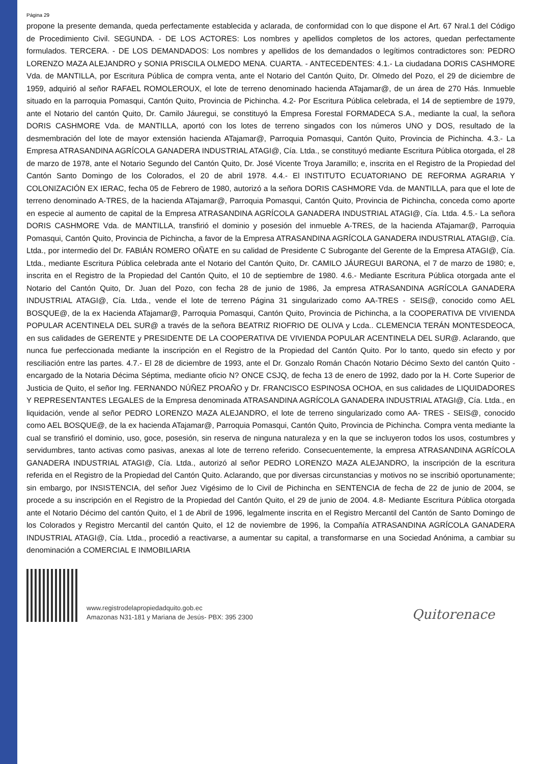Página 29
propone la presente demanda, queda perfectamente establecida y aclarada, de conformidad con lo que dispone el Art. 67 Nral.1 del Código de Procedimiento Civil. SEGUNDA. - DE LOS ACTORES: Los nombres y apellidos completos de los actores, quedan perfectamente formulados. TERCERA. - DE LOS DEMANDADOS: Los nombres y apellidos de los demandados o legítimos contradictores son: PEDRO LORENZO MAZA ALEJANDRO y SONIA PRISCILA OLMEDO MENA. CUARTA. - ANTECEDENTES: 4.1.- La ciudadana DORIS CASHMORE Vda. de MANTILLA, por Escritura Pública de compra venta, ante el Notario del Cantón Quito, Dr. Olmedo del Pozo, el 29 de diciembre de 1959, adquirió al señor RAFAEL ROMOLEROUX, el lote de terreno denominado hacienda ATajamar@, de un área de 270 Hás. Inmueble situado en la parroquia Pomasqui, Cantón Quito, Provincia de Pichincha. 4.2- Por Escritura Pública celebrada, el 14 de septiembre de 1979, ante el Notario del cantón Quito, Dr. Camilo Jáuregui, se constituyó la Empresa Forestal FORMADECA S.A., mediante la cual, la señora DORIS CASHMORE Vda. de MANTILLA, aportó con los lotes de terreno singados con los números UNO y DOS, resultado de la desmembración del lote de mayor extensión hacienda ATajamar@, Parroquia Pomasqui, Cantón Quito, Provincia de Pichincha. 4.3.- La Empresa ATRASANDINA AGRÍCOLA GANADERA INDUSTRIAL ATAGI@, Cía. Ltda., se constituyó mediante Escritura Pública otorgada, el 28 de marzo de 1978, ante el Notario Segundo del Cantón Quito, Dr. José Vicente Troya Jaramillo; e, inscrita en el Registro de la Propiedad del Cantón Santo Domingo de los Colorados, el 20 de abril 1978. 4.4.- El INSTITUTO ECUATORIANO DE REFORMA AGRARIA Y COLONIZACIÓN EX IERAC, fecha 05 de Febrero de 1980, autorizó a la señora DORIS CASHMORE Vda. de MANTILLA, para que el lote de terreno denominado A-TRES, de la hacienda ATajamar@, Parroquia Pomasqui, Cantón Quito, Provincia de Pichincha, conceda como aporte en especie al aumento de capital de la Empresa ATRASANDINA AGRÍCOLA GANADERA INDUSTRIAL ATAGI@, Cía. Ltda. 4.5.- La señora DORIS CASHMORE Vda. de MANTILLA, transfirió el dominio y posesión del inmueble A-TRES, de la hacienda ATajamar@, Parroquia Pomasqui, Cantón Quito, Provincia de Pichincha, a favor de la Empresa ATRASANDINA AGRÍCOLA GANADERA INDUSTRIAL ATAGI@, Cía. Ltda., por intermedio del Dr. FABIÁN ROMERO OÑATE en su calidad de Presidente C Subrogante del Gerente de la Empresa ATAGI@, Cía. Ltda., mediante Escritura Pública celebrada ante el Notario del Cantón Quito, Dr. CAMILO JÁUREGUI BARONA, el 7 de marzo de 1980; e, inscrita en el Registro de la Propiedad del Cantón Quito, el 10 de septiembre de 1980. 4.6.- Mediante Escritura Pública otorgada ante el Notario del Cantón Quito, Dr. Juan del Pozo, con fecha 28 de junio de 1986, Ja empresa ATRASANDINA AGRÍCOLA GANADERA INDUSTRIAL ATAGI@, Cía. Ltda., vende el lote de terreno Página 31 singularizado como AA-TRES - SEIS@, conocido como AEL BOSQUE@, de la ex Hacienda ATajamar@, Parroquia Pomasqui, Cantón Quito, Provincia de Pichincha, a la COOPERATIVA DE VIVIENDA POPULAR ACENTINELA DEL SUR@ a través de la señora BEATRIZ RIOFRIO DE OLIVA y Lcda.. CLEMENCIA TERÁN MONTESDEOCA, en sus calidades de GERENTE y PRESIDENTE DE LA COOPERATIVA DE VIVIENDA POPULAR ACENTINELA DEL SUR@. Aclarando, que nunca fue perfeccionada mediante la inscripción en el Registro de la Propiedad del Cantón Quito. Por lo tanto, quedo sin efecto y por resciliación entre las partes. 4.7.- El 28 de diciembre de 1993, ante el Dr. Gonzalo Román Chacón Notario Décimo Sexto del cantón Quito - encargado de la Notaria Décima Séptima, mediante oficio N? ONCE CSJQ, de fecha 13 de enero de 1992, dado por la H. Corte Superior de Justicia de Quito, el señor Ing. FERNANDO NÚÑEZ PROAÑO y Dr. FRANCISCO ESPINOSA OCHOA, en sus calidades de LIQUIDADORES Y REPRESENTANTES LEGALES de la Empresa denominada ATRASANDINA AGRÍCOLA GANADERA INDUSTRIAL ATAGI@, Cía. Ltda., en liquidación, vende al señor PEDRO LORENZO MAZA ALEJANDRO, el lote de terreno singularizado como AA- TRES - SEIS@, conocido como AEL BOSQUE@, de la ex hacienda ATajamar@, Parroquia Pomasqui, Cantón Quito, Provincia de Pichincha. Compra venta mediante la cual se transfirió el dominio, uso, goce, posesión, sin reserva de ninguna naturaleza y en la que se incluyeron todos los usos, costumbres y servidumbres, tanto activas como pasivas, anexas al lote de terreno referido. Consecuentemente, la empresa ATRASANDINA AGRÍCOLA GANADERA INDUSTRIAL ATAGI@, Cía. Ltda., autorizó al señor PEDRO LORENZO MAZA ALEJANDRO, la inscripción de la escritura referida en el Registro de la Propiedad del Cantón Quito. Aclarando, que por diversas circunstancias y motivos no se inscribió oportunamente; sin embargo, por INSISTENCIA, del señor Juez Vigésimo de lo Civil de Pichincha en SENTENCIA de fecha de 22 de junio de 2004, se procede a su inscripción en el Registro de la Propiedad del Cantón Quito, el 29 de junio de 2004. 4.8- Mediante Escritura Pública otorgada ante el Notario Décimo del cantón Quito, el 1 de Abril de 1996, legalmente inscrita en el Registro Mercantil del Cantón de Santo Domingo de los Colorados y Registro Mercantil del cantón Quito, el 12 de noviembre de 1996, la Compañía ATRASANDINA AGRÍCOLA GANADERA INDUSTRIAL ATAGI@, Cía. Ltda., procedió a reactivarse, a aumentar su capital, a transformarse en una Sociedad Anónima, a cambiar su denominación a COMERCIAL E INMOBILIARIA
www.registrodelapropiedadquito.gob.ec
Amazonas N31-181 y Mariana de Jesús- PBX: 395 2300
Quitorenace